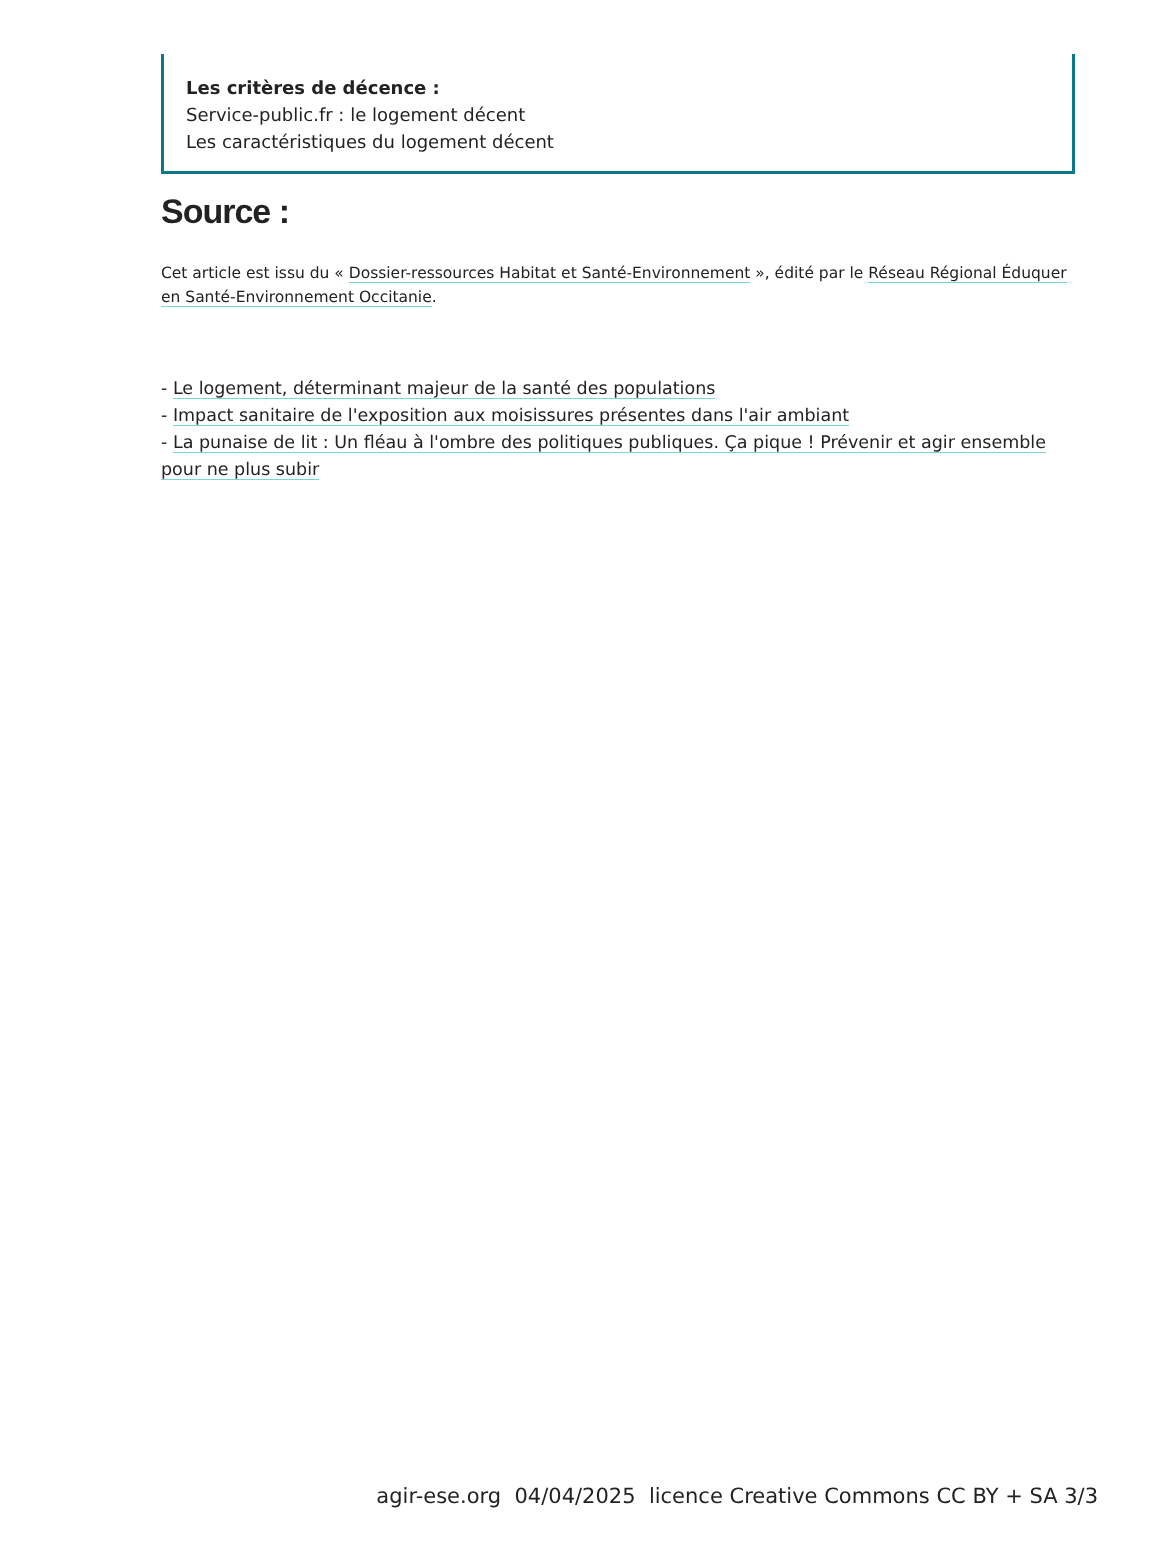Les critères de décence :
Service-public.fr : le logement décent
Les caractéristiques du logement décent
Source :
Cet article est issu du « Dossier-ressources Habitat et Santé-Environnement », édité par le Réseau Régional Éduquer en Santé-Environnement Occitanie.
- Le logement, déterminant majeur de la santé des populations
- Impact sanitaire de l'exposition aux moisissures présentes dans l'air ambiant
- La punaise de lit : Un fléau à l'ombre des politiques publiques. Ça pique ! Prévenir et agir ensemble pour ne plus subir
agir-ese.org 04/04/2025 licence Creative Commons CC BY + SA 3/3